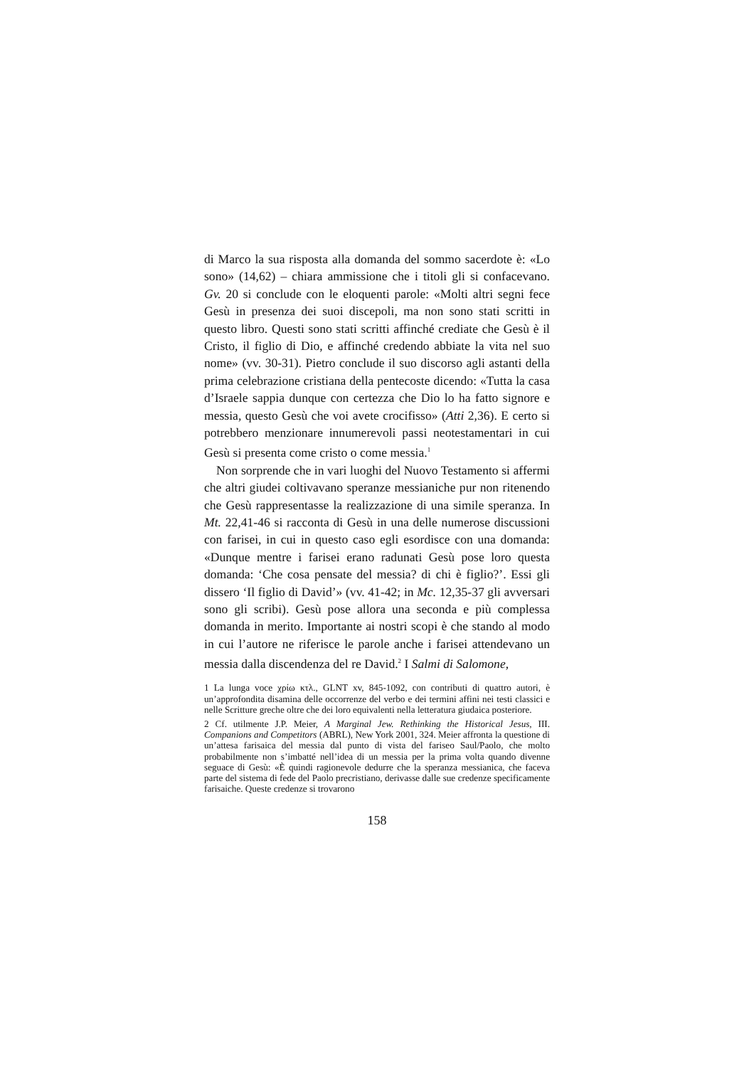di Marco la sua risposta alla domanda del sommo sacerdote è: «Lo sono» (14,62) – chiara ammissione che i titoli gli si confacevano. Gv. 20 si conclude con le eloquenti parole: «Molti altri segni fece Gesù in presenza dei suoi discepoli, ma non sono stati scritti in questo libro. Questi sono stati scritti affinché crediate che Gesù è il Cristo, il figlio di Dio, e affinché credendo abbiate la vita nel suo nome» (vv. 30-31). Pietro conclude il suo discorso agli astanti della prima celebrazione cristiana della pentecoste dicendo: «Tutta la casa d’Israele sappia dunque con certezza che Dio lo ha fatto signore e messia, questo Gesù che voi avete crocifisso» (Atti 2,36). E certo si potrebbero menzionare innumerevoli passi neotestamentari in cui Gesù si presenta come cristo o come messia.<sup>1</sup>
Non sorprende che in vari luoghi del Nuovo Testamento si affermi che altri giudei coltivavano speranze messianiche pur non ritenendo che Gesù rappresentasse la realizzazione di una simile speranza. In Mt. 22,41-46 si racconta di Gesù in una delle numerose discussioni con farisei, in cui in questo caso egli esordisce con una domanda: «Dunque mentre i farisei erano radunati Gesù pose loro questa domanda: ‘Che cosa pensate del messia? di chi è figlio?’. Essi gli dissero ‘Il figlio di David’» (vv. 41-42; in Mc. 12,35-37 gli avversari sono gli scribi). Gesù pose allora una seconda e più complessa domanda in merito. Importante ai nostri scopi è che stando al modo in cui l’autore ne riferisce le parole anche i farisei attendevano un messia dalla discendenza del re David.<sup>2</sup> I Salmi di Salomone,
1 La lunga voce χρίω κτλ., GLNT xv, 845-1092, con contributi di quattro autori, è un’approfondita disamina delle occorrenze del verbo e dei termini affini nei testi classici e nelle Scritture greche oltre che dei loro equivalenti nella letteratura giudaica posteriore.
2 Cf. utilmente J.P. Meier, A Marginal Jew. Rethinking the Historical Jesus, III. Companions and Competitors (ABRL), New York 2001, 324. Meier affronta la questione di un’attesa farisaica del messia dal punto di vista del fariseo Saul/Paolo, che molto probabilmente non s’imbatté nell’idea di un messia per la prima volta quando divenne seguace di Gesù: «È quindi ragionevole dedurre che la speranza messianica, che faceva parte del sistema di fede del Paolo precristiano, derivasse dalle sue credenze specificamente farisaiche. Queste credenze si trovarono
158